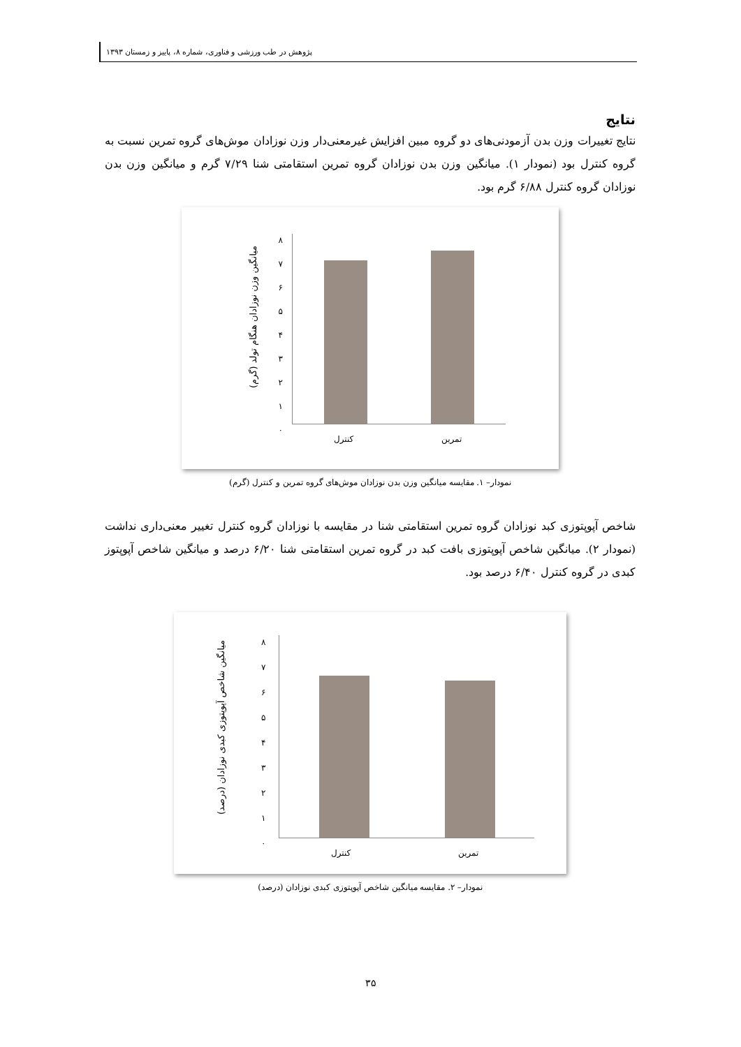پژوهش در طب ورزشی و فناوری، شماره ۸، پاییز و زمستان ۱۳۹۳
نتایج
نتایج تغییرات وزن بدن آزمودنی‌های دو گروه مبین افزایش غیرمعنی‌دار وزن نوزادان موش‌های گروه تمرین نسبت به گروه کنترل بود (نمودار ۱). میانگین وزن بدن نوزادان گروه تمرین استقامتی شنا ۷/۲۹ گرم و میانگین وزن بدن نوزادان گروه کنترل ۶/۸۸ گرم بود.
میانگین وزن نوزادان هنگام تولد (گرم)
۸
۷
۶
۵
۴
۳
۲
۱
۰
کنترل تمرین
نمودار– ۱. مقایسه میانگین وزن بدن نوزادان موش‌های گروه تمرین و کنترل (گرم)
شاخص آپوپتوزی کبد نوزادان گروه تمرین استقامتی شنا در مقایسه با نوزادان گروه کنترل تغییر معنی‌داری نداشت (نمودار ۲). میانگین شاخص آپوپتوزی بافت کبد در گروه تمرین استقامتی شنا ۶/۲۰ درصد و میانگین شاخص آپوپتوز کبدی در گروه کنترل ۶/۴۰ درصد بود.
میانگین شاخص آپوپتوزی کبدی نوزادان (درصد)
۸
۷
۶
۵
۴
۳
۲
۱
۰
کنترل تمرین
نمودار– ۲. مقایسه میانگین شاخص آپوپتوزی کبدی نوزادان (درصد)
۳۵